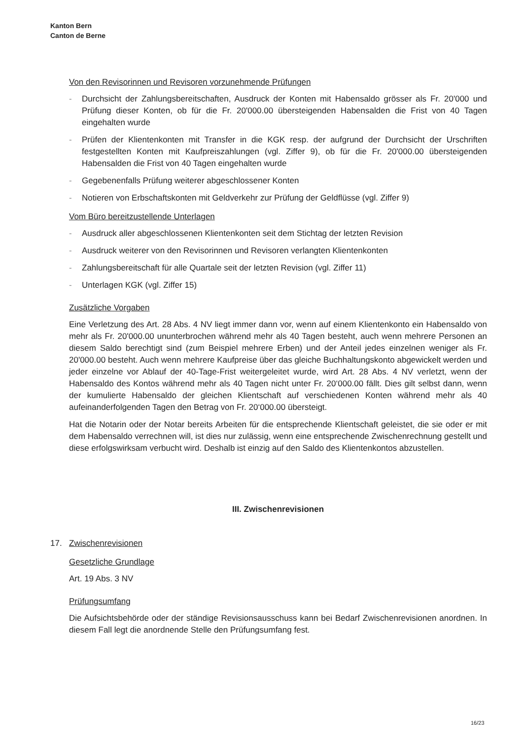Kanton Bern
Canton de Berne
Von den Revisorinnen und Revisoren vorzunehmende Prüfungen
- Durchsicht der Zahlungsbereitschaften, Ausdruck der Konten mit Habensaldo grösser als Fr. 20'000 und Prüfung dieser Konten, ob für die Fr. 20'000.00 übersteigenden Habensalden die Frist von 40 Tagen eingehalten wurde
- Prüfen der Klientenkonten mit Transfer in die KGK resp. der aufgrund der Durchsicht der Urschriften festgestellten Konten mit Kaufpreiszahlungen (vgl. Ziffer 9), ob für die Fr. 20'000.00 übersteigenden Habensalden die Frist von 40 Tagen eingehalten wurde
- Gegebenenfalls Prüfung weiterer abgeschlossener Konten
- Notieren von Erbschaftskonten mit Geldverkehr zur Prüfung der Geldflüsse (vgl. Ziffer 9)
Vom Büro bereitzustellende Unterlagen
- Ausdruck aller abgeschlossenen Klientenkonten seit dem Stichtag der letzten Revision
- Ausdruck weiterer von den Revisorinnen und Revisoren verlangten Klientenkonten
- Zahlungsbereitschaft für alle Quartale seit der letzten Revision (vgl. Ziffer 11)
- Unterlagen KGK (vgl. Ziffer 15)
Zusätzliche Vorgaben
Eine Verletzung des Art. 28 Abs. 4 NV liegt immer dann vor, wenn auf einem Klientenkonto ein Habensaldo von mehr als Fr. 20'000.00 ununterbrochen während mehr als 40 Tagen besteht, auch wenn mehrere Personen an diesem Saldo berechtigt sind (zum Beispiel mehrere Erben) und der Anteil jedes einzelnen weniger als Fr. 20'000.00 besteht. Auch wenn mehrere Kaufpreise über das gleiche Buchhaltungskonto abgewickelt werden und jeder einzelne vor Ablauf der 40-Tage-Frist weitergeleitet wurde, wird Art. 28 Abs. 4 NV verletzt, wenn der Habensaldo des Kontos während mehr als 40 Tagen nicht unter Fr. 20‘000.00 fällt. Dies gilt selbst dann, wenn der kumulierte Habensaldo der gleichen Klientschaft auf verschiedenen Konten während mehr als 40 aufeinanderfolgenden Tagen den Betrag von Fr. 20‘000.00 übersteigt.
Hat die Notarin oder der Notar bereits Arbeiten für die entsprechende Klientschaft geleistet, die sie oder er mit dem Habensaldo verrechnen will, ist dies nur zulässig, wenn eine entsprechende Zwischenrechnung gestellt und diese erfolgswirksam verbucht wird. Deshalb ist einzig auf den Saldo des Klientenkontos abzustellen.
III. Zwischenrevisionen
17. Zwischenrevisionen
Gesetzliche Grundlage
Art. 19 Abs. 3 NV
Prüfungsumfang
Die Aufsichtsbehörde oder der ständige Revisionsausschuss kann bei Bedarf Zwischenrevisionen anordnen. In diesem Fall legt die anordnende Stelle den Prüfungsumfang fest.
16/23